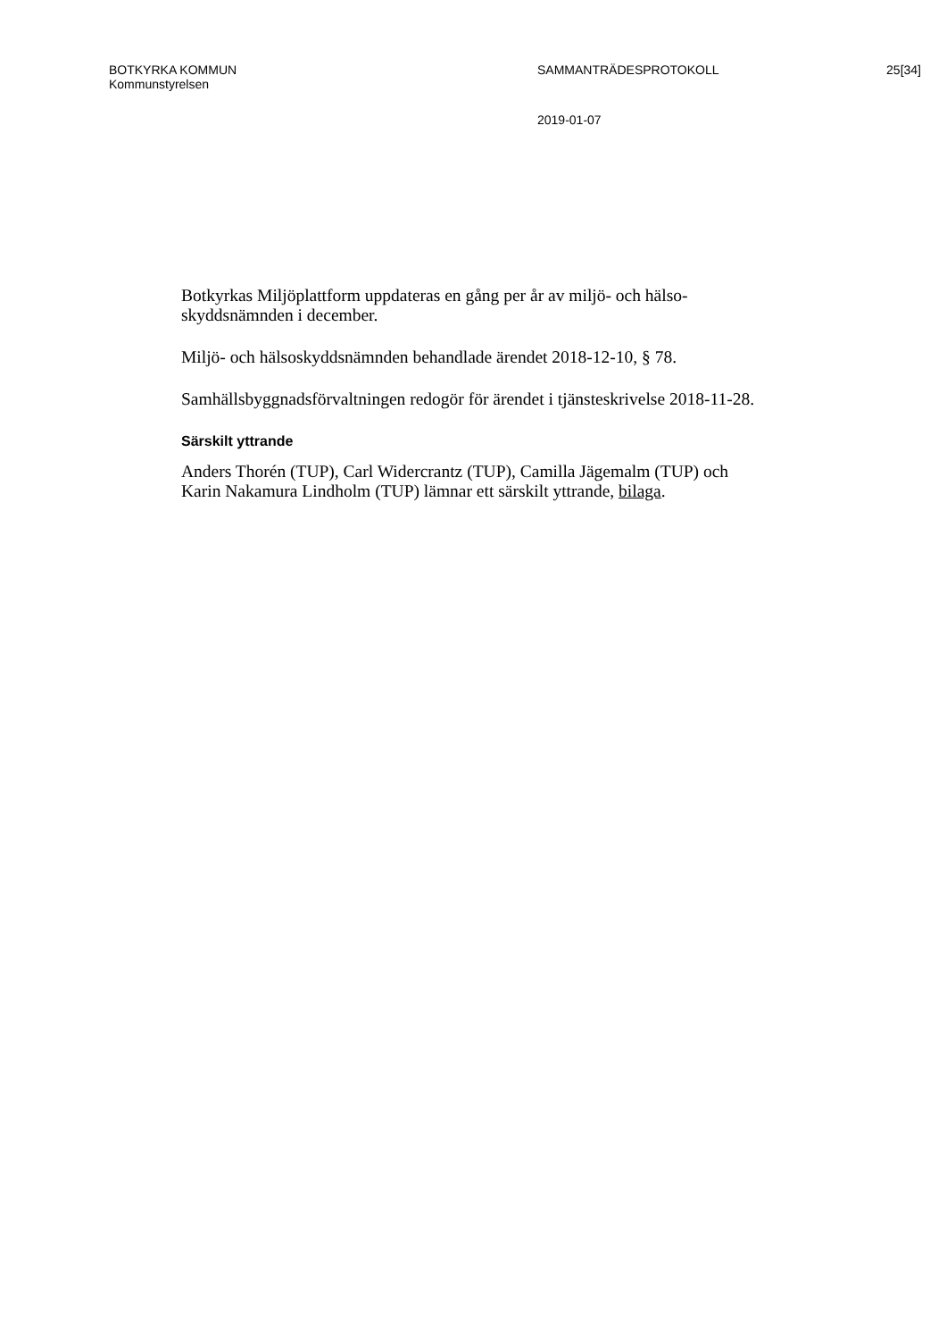BOTKYRKA KOMMUN
Kommunstyrelsen
SAMMANTRÄDESPROTOKOLL 25[34]
2019-01-07
Botkyrkas Miljöplattform uppdateras en gång per år av miljö- och hälso-skyddsnämnden i december.
Miljö- och hälsoskyddsnämnden behandlade ärendet 2018-12-10, § 78.
Samhällsbyggnadsförvaltningen redogör för ärendet i tjänsteskrivelse 2018-11-28.
Särskilt yttrande
Anders Thorén (TUP), Carl Widercrantz (TUP), Camilla Jägemalm (TUP) och Karin Nakamura Lindholm (TUP) lämnar ett särskilt yttrande, bilaga.